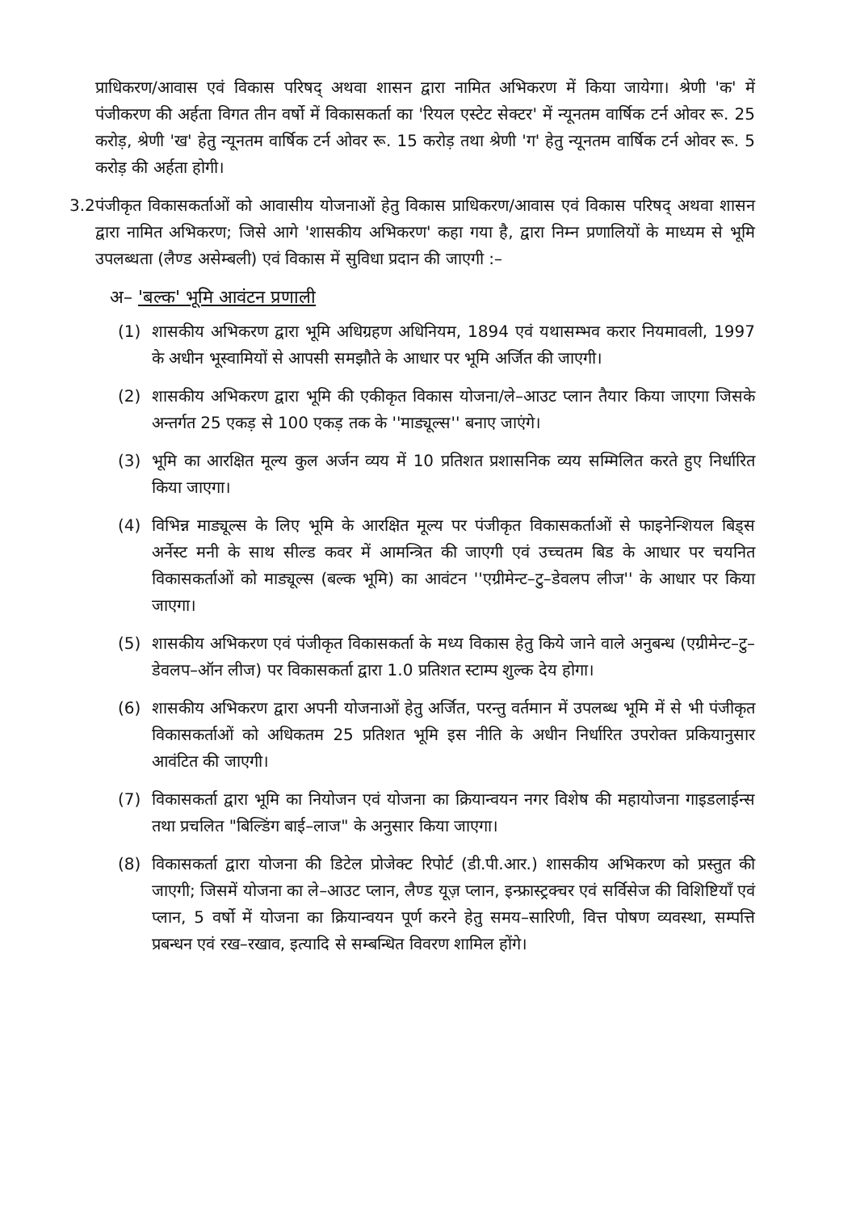प्राधिकरण/आवास एवं विकास परिषद् अथवा शासन द्वारा नामित अभिकरण में किया जायेगा। श्रेणी 'क' में पंजीकरण की अर्हता विगत तीन वर्षो में विकासकर्ता का 'रियल एस्टेट सेक्टर' में न्यूनतम वार्षिक टर्न ओवर रू. 25 करोड़, श्रेणी 'ख' हेतु न्यूनतम वार्षिक टर्न ओवर रू. 15 करोड़ तथा श्रेणी 'ग' हेतु न्यूनतम वार्षिक टर्न ओवर रू. 5 करोड़ की अर्हता होगी।
3.2 पंजीकृत विकासकर्ताओं को आवासीय योजनाओं हेतु विकास प्राधिकरण/आवास एवं विकास परिषद् अथवा शासन द्वारा नामित अभिकरण; जिसे आगे 'शासकीय अभिकरण' कहा गया है, द्वारा निम्न प्रणालियों के माध्यम से भूमि उपलब्धता (लैण्ड असेम्बली) एवं विकास में सुविधा प्रदान की जाएगी :–
अ– 'बल्क' भूमि आवंटन प्रणाली
(1) शासकीय अभिकरण द्वारा भूमि अधिग्रहण अधिनियम, 1894 एवं यथासम्भव करार नियमावली, 1997 के अधीन भूस्वामियों से आपसी समझौते के आधार पर भूमि अर्जित की जाएगी।
(2) शासकीय अभिकरण द्वारा भूमि की एकीकृत विकास योजना/ले–आउट प्लान तैयार किया जाएगा जिसके अन्तर्गत 25 एकड़ से 100 एकड़ तक के ''माड्यूल्स'' बनाए जाएंगे।
(3) भूमि का आरक्षित मूल्य कुल अर्जन व्यय में 10 प्रतिशत प्रशासनिक व्यय सम्मिलित करते हुए निर्धारित किया जाएगा।
(4) विभिन्न माड्यूल्स के लिए भूमि के आरक्षित मूल्य पर पंजीकृत विकासकर्ताओं से फाइनेन्शियल बिड्स अर्नेस्ट मनी के साथ सील्ड कवर में आमन्त्रित की जाएगी एवं उच्चतम बिड के आधार पर चयनित विकासकर्ताओं को माड्यूल्स (बल्क भूमि) का आवंटन ''एग्रीमेन्ट–टु–डेवलप लीज'' के आधार पर किया जाएगा।
(5) शासकीय अभिकरण एवं पंजीकृत विकासकर्ता के मध्य विकास हेतु किये जाने वाले अनुबन्ध (एग्रीमेन्ट–टु–डेवलप–ऑन लीज) पर विकासकर्ता द्वारा 1.0 प्रतिशत स्टाम्प शुल्क देय होगा।
(6) शासकीय अभिकरण द्वारा अपनी योजनाओं हेतु अर्जित, परन्तु वर्तमान में उपलब्ध भूमि में से भी पंजीकृत विकासकर्ताओं को अधिकतम 25 प्रतिशत भूमि इस नीति के अधीन निर्धारित उपरोक्त प्रकियानुसार आवंटित की जाएगी।
(7) विकासकर्ता द्वारा भूमि का नियोजन एवं योजना का क्रियान्वयन नगर विशेष की महायोजना गाइडलाईन्स तथा प्रचलित "बिल्डिंग बाई–लाज" के अनुसार किया जाएगा।
(8) विकासकर्ता द्वारा योजना की डिटेल प्रोजेक्ट रिपोर्ट (डी.पी.आर.) शासकीय अभिकरण को प्रस्तुत की जाएगी; जिसमें योजना का ले–आउट प्लान, लैण्ड यूज़ प्लान, इन्फ्रास्ट्रक्चर एवं सर्विसेज की विशिष्टियाँ एवं प्लान, 5 वर्षो में योजना का क्रियान्वयन पूर्ण करने हेतु समय–सारिणी, वित्त पोषण व्यवस्था, सम्पत्ति प्रबन्धन एवं रख–रखाव, इत्यादि से सम्बन्धित विवरण शामिल होंगे।